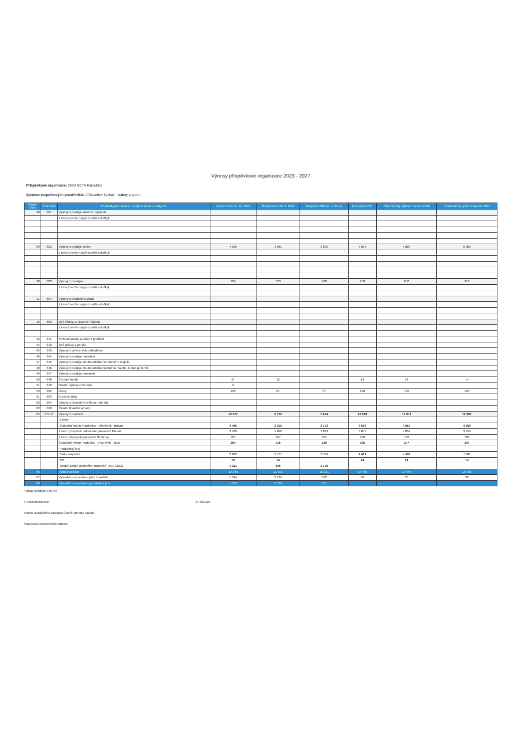Výnosy příspěvkové organizace 2023 - 2027
Příspěvková organizace: DDM BETA Pardubice
Správce rozpočtových prostředků: 1734-odbor školství, kultury a sportu
| Řádek číslo | Číslo účtu | Podklady jsou vázány na Výkaz zisku a ztráty PO | Skutečnost k 31. 12. 2023 | Skutečnost k 30. 6. 2024 | Rozpočet 2024 (1.7.-31.12) | Rozpočet 2025 | Střednědobý výhled rozpočtu 2026 | Střednědobý výhled rozpočtu 2027 |
| --- | --- | --- | --- | --- | --- | --- | --- | --- |
| 38 | 601 | Výnosy z prodeje vlastních výrobků | | | | | | |
| | | z toho (uveďte nejvýnosnější položky): | | | | | | |
| 39 | 602 | Výnosy z prodeje služeb | 4 509 | 3 661 | 2 600 | 5 052 | 5 000 | 5 000 |
| | | z toho (uveďte nejvýnosnější položky): | | | | | | |
| 40 | 603 | Výnosy z pronájmu | 934 | 533 | 400 | 950 | 950 | 950 |
| | | z toho (uveďte nejvýnosnější položky): | | | | | | |
| 41 | 604 | Výnosy z prodaného zboží | | | | | | |
| | | z toho (uveďte nejvýnosnější položky): | | | | | | |
| 42 | 609 | Jiné výnosy z vlastních výkonů | | | | | | |
| | | z toho (uveďte nejvýnosnější položky): | | | | | | |
| 43 | 641 | Smluvní pokuty a úroky z prodlení | | | | | | |
| 44 | 642 | Jiné pokuty a penále | | | | | | |
| 45 | 643 | Výnosy z vyřazených pohledávek | | | | | | |
| 46 | 644 | Výnosy z prodeje materiálu | | | | | | |
| 47 | 645 | Výnosy z prodeje dlouhodobého nehmotného majetku | | | | | | |
| 48 | 646 | Výnosy z prodeje dlouhodobého hmotného majetku kromě pozemků | | | | | | |
| 49 | 647 | Výnosy z prodeje pozemků | | | | | | |
| 50 | 648 | Čerpání fondů | 27 | 12 | | 14 | 14 | 14 |
| 51 | 649 | Ostatní výnosy z činnosti | 2 | | | | | |
| 53 | 662 | Úroky | 199 | 87 | 87 | 190 | 190 | 190 |
| 61 | 663 | Kurzové zisky | | | | | | |
| 62 | 664 | Výnosy z přecenění reálnou hodnotou | | | | | | |
| 63 | 669 | Ostatní finanční výnosy | | | | | | |
| 65 | 671,67 | Výnosy z transferů | 13 677 | 6 710 | 7 244 | 12 249 | 12 301 | 12 301 |
| | | z toho: | | | | | | |
| | | Statutární město Pardubice - příspěvek - provoz | 4 405 | 2 215 | 2 173 | 4 559 | 4 559 | 4 559 |
| | | Z toho: příspěvek odloučené pracoviště Dubina | 3 700 | 1 868 | 1 869 | 3 859 | 3 859 | 3 859 |
| | | z toho: příspěvek pracoviště Štolbova | 705 | 347 | 305 | 700 | 700 | 700 |
| | | Statutární město Pardubice - příspěvek - akce | 264 | 118 | 129 | 195 | 247 | 247 |
| | | Pardubický kraj | | | | | | |
| | | Státní rozpočet | 7 677 | 3 717 | 3 764 | 7 481 | 7 481 | 7 481 |
| | | MO | 10 | 14 | | 14 | 14 | 14 |
| | | Ostatní zdroje (konkrétně rozepište)-JAK 33092 | 1 321 | 646 | 1 178 | | | |
| 66 | | Výnosy celkem | 19 348 | 11 003 | 10 331 | 18 455 | 18 455 | 18 455 |
| 67 | | Výsledek hospodaření před zdaněním | 1 044 | 2 126 | 622 | 30 | 30 | 30 |
| 68 | | Výsledek hospodaření po zdanění (+/-) | 1 013 | 2 126 | 591 | | | |
* údaje uvádějte v tis. Kč
V Pardubicích dne: 27.06.2024
Podpis statutárního zástupce účetní jednotky, razítko:
Stanovisko odvětvového odboru: